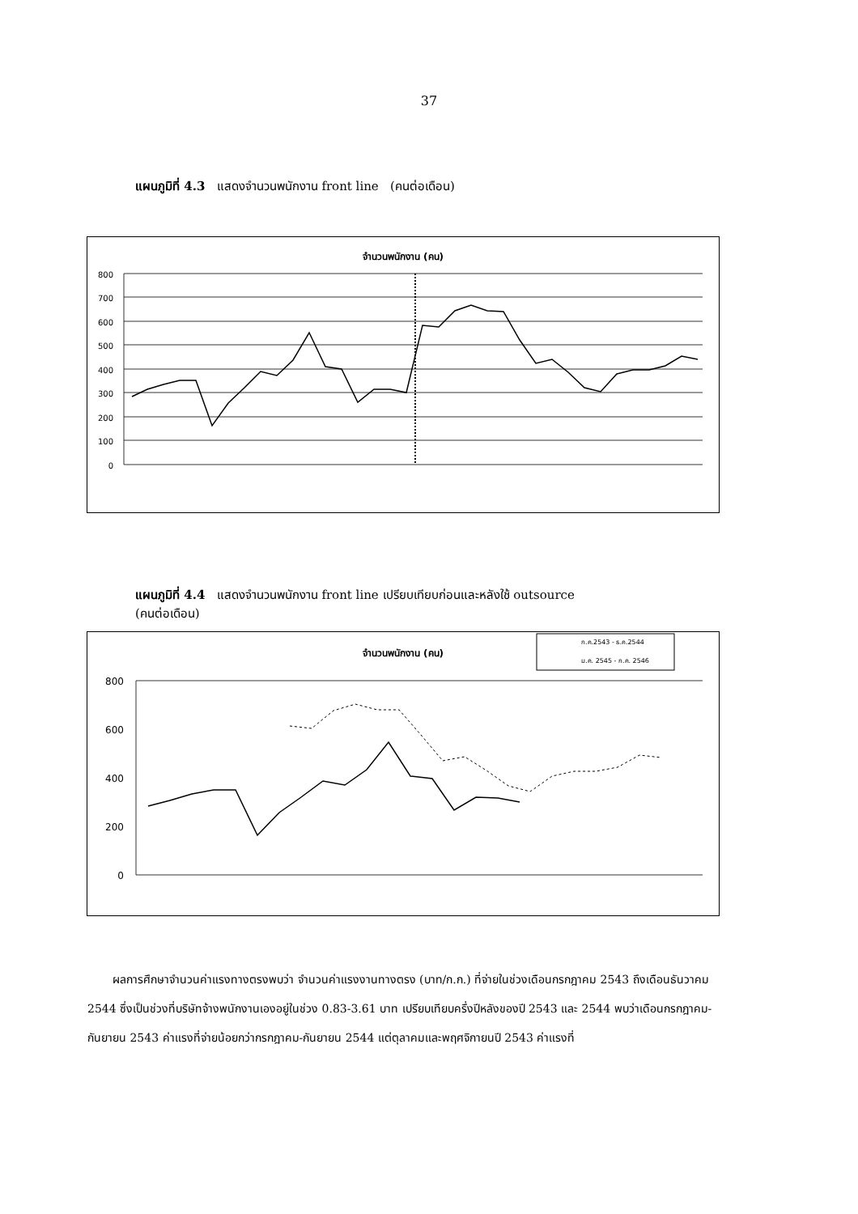37
แผนภูมิที่ 4.3 แสดงจำนวนพนักงาน front line (คนต่อเดือน)
จำนวนพนักงาน (คน)
800
700
600
500
400
300
200
100
0
แผนภูมิที่ 4.4 แสดงจำนวนพนักงาน front line เปรียบเทียบก่อนและหลังใช้ outsource
(คนต่อเดือน)
จำนวนพนักงาน (คน)
ก.ค.2543 - ธ.ค.2544
ม.ค. 2545 - ก.ค. 2546
800
600
400
200
0
ผลการศึกษาจำนวนค่าแรงทางตรงพบว่า จำนวนค่าแรงงานทางตรง (บาท/ก.ก.) ที่จ่ายในช่วงเดือนกรกฎาคม 2543 ถึงเดือนธันวาคม 2544 ซึ่งเป็นช่วงที่บริษัทจ้างพนักงานเองอยู่ในช่วง 0.83-3.61 บาท เปรียบเทียบครึ่งปีหลังของปี 2543 และ 2544 พบว่าเดือนกรกฎาคม-กันยายน 2543 ค่าแรงที่จ่ายน้อยกว่ากรกฎาคม-กันยายน 2544 แต่ตุลาคมและพฤศจิกายนปี 2543 ค่าแรงที่